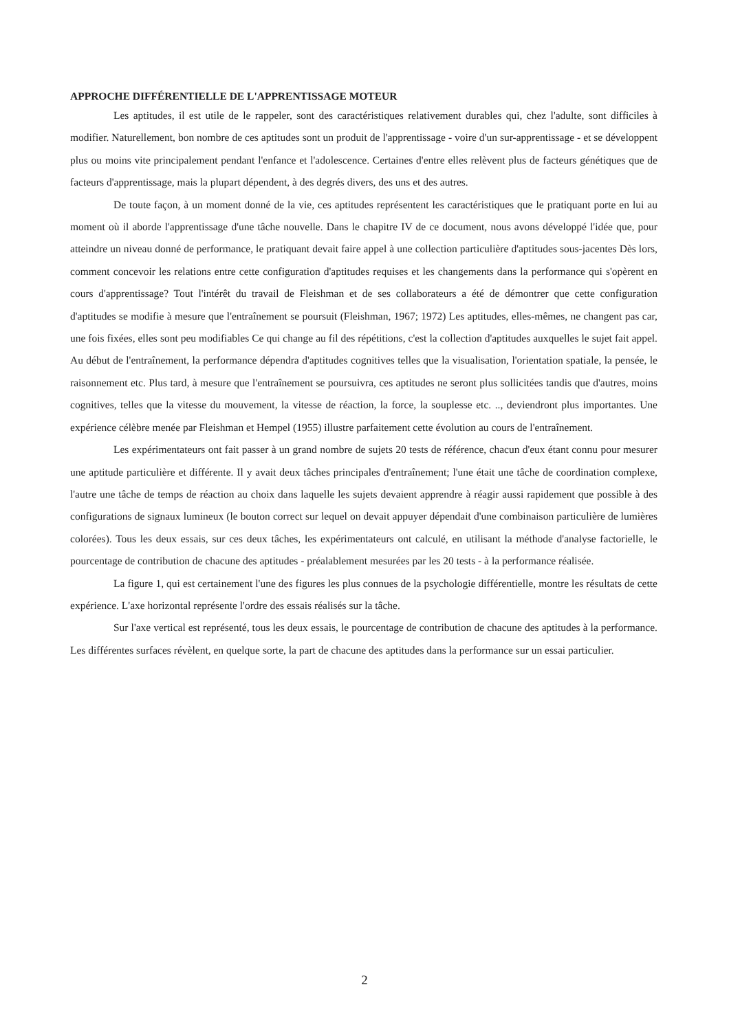APPROCHE DIFFÉRENTIELLE DE L'APPRENTISSAGE MOTEUR
Les aptitudes, il est utile de le rappeler, sont des caractéristiques relativement durables qui, chez l'adulte, sont difficiles à modifier. Naturellement, bon nombre de ces aptitudes sont un produit de l'apprentissage - voire d'un sur-apprentissage - et se développent plus ou moins vite principalement pendant l'enfance et l'adolescence. Certaines d'entre elles relèvent plus de facteurs génétiques que de facteurs d'apprentissage, mais la plupart dépendent, à des degrés divers, des uns et des autres.
De toute façon, à un moment donné de la vie, ces aptitudes représentent les caractéristiques que le pratiquant porte en lui au moment où il aborde l'apprentissage d'une tâche nouvelle. Dans le chapitre IV de ce document, nous avons développé l'idée que, pour atteindre un niveau donné de performance, le pratiquant devait faire appel à une collection particulière d'aptitudes sous-jacentes Dès lors, comment concevoir les relations entre cette configuration d'aptitudes requises et les changements dans la performance qui s'opèrent en cours d'apprentissage? Tout l'intérêt du travail de Fleishman et de ses collaborateurs a été de démontrer que cette configuration d'aptitudes se modifie à mesure que l'entraînement se poursuit (Fleishman, 1967; 1972) Les aptitudes, elles-mêmes, ne changent pas car, une fois fixées, elles sont peu modifiables Ce qui change au fil des répétitions, c'est la collection d'aptitudes auxquelles le sujet fait appel. Au début de l'entraînement, la performance dépendra d'aptitudes cognitives telles que la visualisation, l'orientation spatiale, la pensée, le raisonnement etc. Plus tard, à mesure que l'entraînement se poursuivra, ces aptitudes ne seront plus sollicitées tandis que d'autres, moins cognitives, telles que la vitesse du mouvement, la vitesse de réaction, la force, la souplesse etc. .., deviendront plus importantes. Une expérience célèbre menée par Fleishman et Hempel (1955) illustre parfaitement cette évolution au cours de l'entraînement.
Les expérimentateurs ont fait passer à un grand nombre de sujets 20 tests de référence, chacun d'eux étant connu pour mesurer une aptitude particulière et différente. Il y avait deux tâches principales d'entraînement; l'une était une tâche de coordination complexe, l'autre une tâche de temps de réaction au choix dans laquelle les sujets devaient apprendre à réagir aussi rapidement que possible à des configurations de signaux lumineux (le bouton correct sur lequel on devait appuyer dépendait d'une combinaison particulière de lumières colorées). Tous les deux essais, sur ces deux tâches, les expérimentateurs ont calculé, en utilisant la méthode d'analyse factorielle, le pourcentage de contribution de chacune des aptitudes - préalablement mesurées par les 20 tests - à la performance réalisée.
La figure 1, qui est certainement l'une des figures les plus connues de la psychologie différentielle, montre les résultats de cette expérience. L'axe horizontal représente l'ordre des essais réalisés sur la tâche.
Sur l'axe vertical est représenté, tous les deux essais, le pourcentage de contribution de chacune des aptitudes à la performance. Les différentes surfaces révèlent, en quelque sorte, la part de chacune des aptitudes dans la performance sur un essai particulier.
2